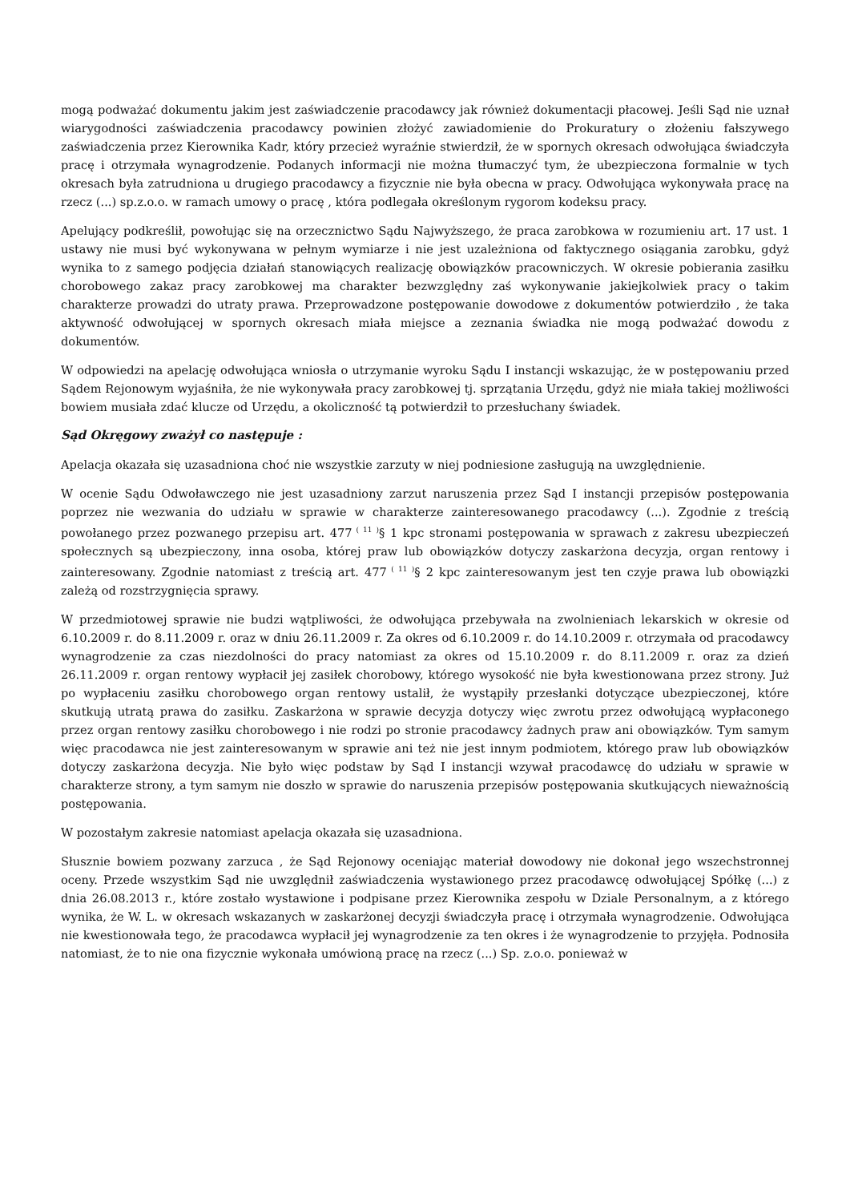mogą podważać dokumentu jakim jest zaświadczenie pracodawcy jak również dokumentacji płacowej. Jeśli Sąd nie uznał wiarygodności zaświadczenia pracodawcy powinien złożyć zawiadomienie do Prokuratury o złożeniu fałszywego zaświadczenia przez Kierownika Kadr, który przecież wyraźnie stwierdził, że w spornych okresach odwołująca świadczyła pracę i otrzymała wynagrodzenie. Podanych informacji nie można tłumaczyć tym, że ubezpieczona formalnie w tych okresach była zatrudniona u drugiego pracodawcy a fizycznie nie była obecna w pracy. Odwołująca wykonywała pracę na rzecz (...) sp.z.o.o. w ramach umowy o pracę , która podlegała określonym rygorom kodeksu pracy.
Apelujący podkreślił, powołując się na orzecznictwo Sądu Najwyższego, że praca zarobkowa w rozumieniu art. 17 ust. 1 ustawy nie musi być wykonywana w pełnym wymiarze i nie jest uzależniona od faktycznego osiągania zarobku, gdyż wynika to z samego podjęcia działań stanowiących realizację obowiązków pracowniczych. W okresie pobierania zasiłku chorobowego zakaz pracy zarobkowej ma charakter bezwzględny zaś wykonywanie jakiejkolwiek pracy o takim charakterze prowadzi do utraty prawa. Przeprowadzone postępowanie dowodowe z dokumentów potwierdziło , że taka aktywność odwołującej w spornych okresach miała miejsce a zeznania świadka nie mogą podważać dowodu z dokumentów.
W odpowiedzi na apelację odwołująca wniosła o utrzymanie wyroku Sądu I instancji wskazując, że w postępowaniu przed Sądem Rejonowym wyjaśniła, że nie wykonywała pracy zarobkowej tj. sprzątania Urzędu, gdyż nie miała takiej możliwości bowiem musiała zdać klucze od Urzędu, a okoliczność tą potwierdził to przesłuchany świadek.
Sąd Okręgowy zważył co następuje :
Apelacja okazała się uzasadniona choć nie wszystkie zarzuty w niej podniesione zasługują na uwzględnienie.
W ocenie Sądu Odwoławczego nie jest uzasadniony zarzut naruszenia przez Sąd I instancji przepisów postępowania poprzez nie wezwania do udziału w sprawie w charakterze zainteresowanego pracodawcy (...). Zgodnie z treścią powołanego przez pozwanego przepisu art. 477<sup>( 11 )</sup>§ 1 kpc stronami postępowania w sprawach z zakresu ubezpieczeń społecznych są ubezpieczony, inna osoba, której praw lub obowiązków dotyczy zaskarżona decyzja, organ rentowy i zainteresowany. Zgodnie natomiast z treścią art. 477<sup>( 11 )</sup>§ 2 kpc zainteresowanym jest ten czyje prawa lub obowiązki zależą od rozstrzygnięcia sprawy.
W przedmiotowej sprawie nie budzi wątpliwości, że odwołująca przebywała na zwolnieniach lekarskich w okresie od 6.10.2009 r. do 8.11.2009 r. oraz w dniu 26.11.2009 r. Za okres od 6.10.2009 r. do 14.10.2009 r. otrzymała od pracodawcy wynagrodzenie za czas niezdolności do pracy natomiast za okres od 15.10.2009 r. do 8.11.2009 r. oraz za dzień 26.11.2009 r. organ rentowy wypłacił jej zasiłek chorobowy, którego wysokość nie była kwestionowana przez strony. Już po wypłaceniu zasiłku chorobowego organ rentowy ustalił, że wystąpiły przesłanki dotyczące ubezpieczonej, które skutkują utratą prawa do zasiłku. Zaskarżona w sprawie decyzja dotyczy więc zwrotu przez odwołującą wypłaconego przez organ rentowy zasiłku chorobowego i nie rodzi po stronie pracodawcy żadnych praw ani obowiązków. Tym samym więc pracodawca nie jest zainteresowanym w sprawie ani też nie jest innym podmiotem, którego praw lub obowiązków dotyczy zaskarżona decyzja. Nie było więc podstaw by Sąd I instancji wzywał pracodawcę do udziału w sprawie w charakterze strony, a tym samym nie doszło w sprawie do naruszenia przepisów postępowania skutkujących nieważnością postępowania.
W pozostałym zakresie natomiast apelacja okazała się uzasadniona.
Słusznie bowiem pozwany zarzuca , że Sąd Rejonowy oceniając materiał dowodowy nie dokonał jego wszechstronnej oceny. Przede wszystkim Sąd nie uwzględnił zaświadczenia wystawionego przez pracodawcę odwołującej Spółkę (...) z dnia 26.08.2013 r., które zostało wystawione i podpisane przez Kierownika zespołu w Dziale Personalnym, a z którego wynika, że W. L. w okresach wskazanych w zaskarżonej decyzji świadczyła pracę i otrzymała wynagrodzenie. Odwołująca nie kwestionowała tego, że pracodawca wypłacił jej wynagrodzenie za ten okres i że wynagrodzenie to przyjęła. Podnosiła natomiast, że to nie ona fizycznie wykonała umówioną pracę na rzecz (...) Sp. z.o.o. ponieważ w